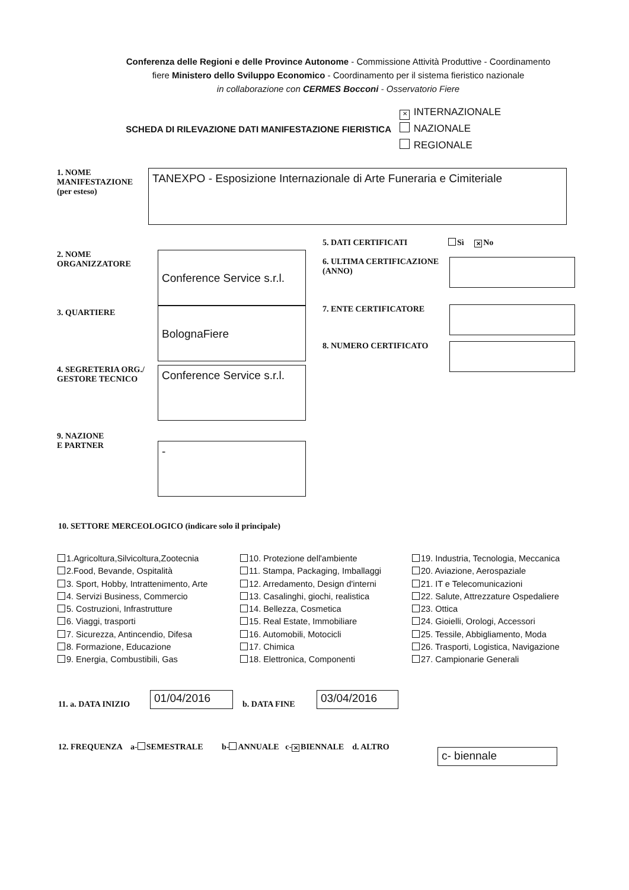Conferenza delle Regioni e delle Province Autonome - Commissione Attività Produttive - Coordinamento
fiere Ministero dello Sviluppo Economico - Coordinamento per il sistema fieristico nazionale
in collaborazione con CERMES Bocconi - Osservatorio Fiere
SCHEDA DI RILEVAZIONE DATI MANIFESTAZIONE FIERISTICA
✕ INTERNAZIONALE
NAZIONALE
REGIONALE
1. NOME MANIFESTAZIONE
(per esteso)
TANEXPO - Esposizione Internazionale di Arte Funeraria e Cimiteriale
2. NOME ORGANIZZATORE
Conference Service s.r.l.
3. QUARTIERE
BolognaFiere
4. SEGRETERIA ORG./ GESTORE TECNICO
Conference Service s.r.l.
9. NAZIONE
E PARTNER
-
5. DATI CERTIFICATI Sì ✕ No
6. ULTIMA CERTIFICAZIONE (ANNO)
7. ENTE CERTIFICATORE
8. NUMERO CERTIFICATO
10. SETTORE MERCEOLOGICO (indicare solo il principale)
1.Agricoltura,Silvicoltura,Zootecnia
2.Food, Bevande, Ospitalità
3. Sport, Hobby, Intrattenimento, Arte
4. Servizi Business, Commercio
5. Costruzioni, Infrastrutture
6. Viaggi, trasporti
7. Sicurezza, Antincendio, Difesa
8. Formazione, Educazione
9. Energia, Combustibili, Gas
10. Protezione dell'ambiente
11. Stampa, Packaging, Imballaggi
12. Arredamento, Design d'interni
13. Casalinghi, giochi, realistica
14. Bellezza, Cosmetica
15. Real Estate, Immobiliare
16. Automobili, Motocicli
17. Chimica
18. Elettronica, Componenti
19. Industria, Tecnologia, Meccanica
20. Aviazione, Aerospaziale
21. IT e Telecomunicazioni
22. Salute, Attrezzature Ospedaliere
23. Ottica
24. Gioielli, Orologi, Accessori
25. Tessile, Abbigliamento, Moda
26. Trasporti, Logistica, Navigazione
27. Campionarie Generali
11. a. DATA INIZIO
01/04/2016
b. DATA FINE
03/04/2016
12. FREQUENZA a- SEMESTRALE b- ANNUALE c- ✕ BIENNALE d. ALTRO
c- biennale